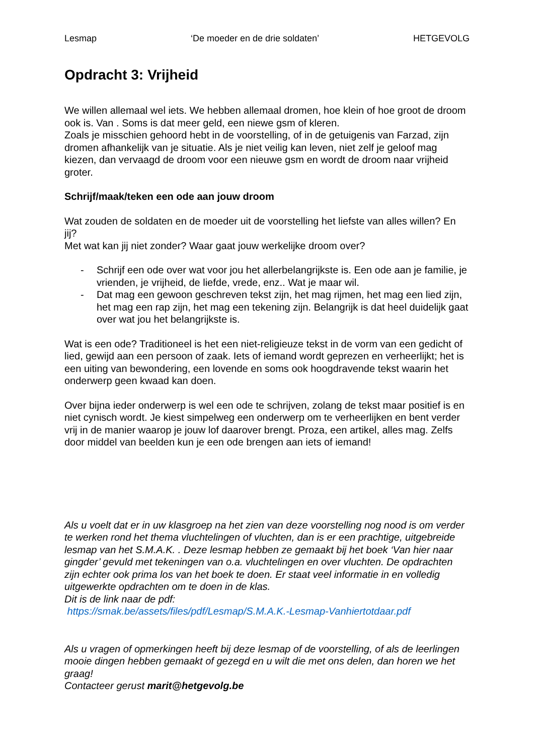Lesmap ‘De moeder en de drie soldaten’ HETGEVOLG
Opdracht 3: Vrijheid
We willen allemaal wel iets. We hebben allemaal dromen, hoe klein of hoe groot de droom ook is. Van . Soms is dat meer geld, een niewe gsm of kleren.
Zoals je misschien gehoord hebt in de voorstelling, of in de getuigenis van Farzad, zijn dromen afhankelijk van je situatie. Als je niet veilig kan leven, niet zelf je geloof mag kiezen, dan vervaagd de droom voor een nieuwe gsm en wordt de droom naar vrijheid groter.
Schrijf/maak/teken een ode aan jouw droom
Wat zouden de soldaten en de moeder uit de voorstelling het liefste van alles willen? En jij?
Met wat kan jij niet zonder? Waar gaat jouw werkelijke droom over?
- Schrijf een ode over wat voor jou het allerbelangrijkste is. Een ode aan je familie, je vrienden, je vrijheid, de liefde, vrede, enz.. Wat je maar wil.
- Dat mag een gewoon geschreven tekst zijn, het mag rijmen, het mag een lied zijn, het mag een rap zijn, het mag een tekening zijn. Belangrijk is dat heel duidelijk gaat over wat jou het belangrijkste is.
Wat is een ode? Traditioneel is het een niet-religieuze tekst in de vorm van een gedicht of lied, gewijd aan een persoon of zaak. Iets of iemand wordt geprezen en verheerlijkt; het is een uiting van bewondering, een lovende en soms ook hoogdravende tekst waarin het onderwerp geen kwaad kan doen.
Over bijna ieder onderwerp is wel een ode te schrijven, zolang de tekst maar positief is en niet cynisch wordt. Je kiest simpelweg een onderwerp om te verheerlijken en bent verder vrij in de manier waarop je jouw lof daarover brengt. Proza, een artikel, alles mag. Zelfs door middel van beelden kun je een ode brengen aan iets of iemand!
Als u voelt dat er in uw klasgroep na het zien van deze voorstelling nog nood is om verder te werken rond het thema vluchtelingen of vluchten, dan is er een prachtige, uitgebreide lesmap van het S.M.A.K. . Deze lesmap hebben ze gemaakt bij het boek ‘Van hier naar gingder’ gevuld met tekeningen van o.a. vluchtelingen en over vluchten. De opdrachten zijn echter ook prima los van het boek te doen. Er staat veel informatie in en volledig uitgewerkte opdrachten om te doen in de klas.
Dit is de link naar de pdf:
https://smak.be/assets/files/pdf/Lesmap/S.M.A.K.-Lesmap-Vanhiertotdaar.pdf
Als u vragen of opmerkingen heeft bij deze lesmap of de voorstelling, of als de leerlingen mooie dingen hebben gemaakt of gezegd en u wilt die met ons delen, dan horen we het graag!
Contacteer gerust marit@hetgevolg.be